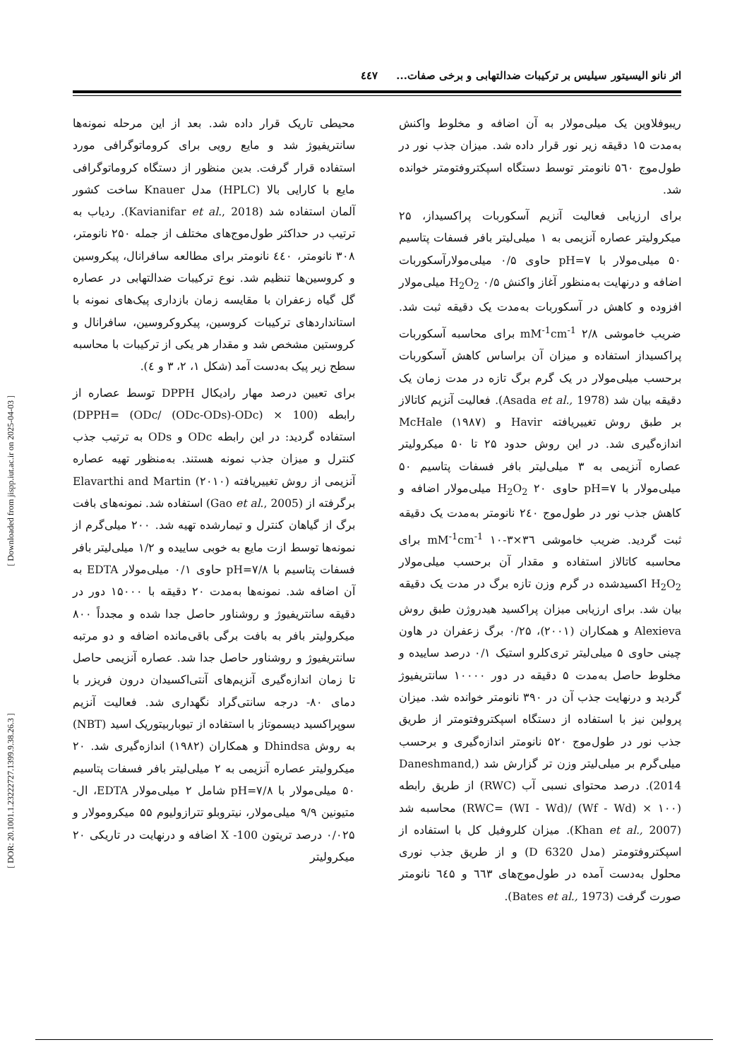اثر نانو الیسیتور سیلیس بر ترکیبات ضدالتهابی و برخی صفات... ٤٤٧
محیطی تاریک قرار داده شد. بعد از این مرحله نمونه‌ها سانتریفیوژ شد و مایع رویی برای کروماتوگرافی مورد استفاده قرار گرفت. بدین منظور از دستگاه کروماتوگرافی مایع با کارایی بالا (HPLC) مدل Knauer ساخت کشور آلمان استفاده شد (Kavianifar et al., 2018). ردیاب به ترتیب در حداکثر طول‌موج‌های مختلف از جمله ۲۵۰ نانومتر، ۳۰۸ نانومتر، ٤٤٠ نانومتر برای مطالعه سافرانال، پیکروسین و کروسین‌ها تنظیم شد. نوع ترکیبات ضدالتهابی در عصاره گل گیاه زعفران با مقایسه زمان بازداری پیک‌های نمونه با استانداردهای ترکیبات کروسین، پیکروکروسین، سافرانال و کروستین مشخص شد و مقدار هر یکی از ترکیبات با محاسبه سطح زیر پیک به‌دست آمد (شکل ۱، ۲، ۳ و ٤).
برای تعیین درصد مهار رادیکال DPPH توسط عصاره از رابطه (100 × (ODc/ (ODc-ODs)-ODc) =DPPH) استفاده گردید: در این رابطه ODc و ODs به ترتیب جذب کنترل و میزان جذب نمونه هستند. به‌منظور تهیه عصاره آنزیمی از روش تغییریافته Elavarthi and Martin (۲۰۱۰) برگرفته از (Gao et al., 2005) استفاده شد. نمونه‌های بافت برگ از گیاهان کنترل و تیمارشده تهیه شد. ۲۰۰ میلی‌گرم از نمونه‌ها توسط ازت مایع به خوبی ساییده و ۱/۲ میلی‌لیتر بافر فسفات پتاسیم با pH=۷/۸ حاوی ۰/۱ میلی‌مولار EDTA به آن اضافه شد. نمونه‌ها به‌مدت ۲۰ دقیقه با ۱۵۰۰۰ دور در دقیقه سانتریفیوژ و روشناور حاصل جدا شده و مجدداً ۸۰۰ میکرولیتر بافر به بافت برگی باقی‌مانده اضافه و دو مرتبه سانتریفیوژ و روشناور حاصل جدا شد. عصاره آنزیمی حاصل تا زمان اندازه‌گیری آنزیم‌های آنتی‌اکسیدان درون فریزر با دمای ۸۰- درجه سانتی‌گراد نگهداری شد. فعالیت آنزیم سوپراکسید دیسموتاز با استفاده از تیوباربیتوریک اسید (NBT) به روش Dhindsa و همکاران (۱۹۸۲) اندازه‌گیری شد. ۲۰ میکرولیتر عصاره آنزیمی به ۲ میلی‌لیتر بافر فسفات پتاسیم ۵۰ میلی‌مولار با pH=۷/۸ شامل ۲ میلی‌مولار EDTA، ال-متیونین ۹/۹ میلی‌مولار، نیتروبلو تترازولیوم ۵۵ میکرومولار و ۰/۰۲۵ درصد تریتون X -100 اضافه و درنهایت در تاریکی ۲۰ میکرولیتر
ریبوفلاوین یک میلی‌مولار به آن اضافه و مخلوط واکنش به‌مدت ۱۵ دقیقه زیر نور قرار داده شد. میزان جذب نور در طول‌موج ۵٦۰ نانومتر توسط دستگاه اسپکتروفتومتر خوانده شد.
برای ارزیابی فعالیت آنزیم آسکوربات پراکسیداز، ۲۵ میکرولیتر عصاره آنزیمی به ۱ میلی‌لیتر بافر فسفات پتاسیم ۵۰ میلی‌مولار با pH=۷ حاوی ۰/۵ میلی‌مولارآسکوربات اضافه و درنهایت به‌منظور آغاز واکنش H<sub>2</sub>O<sub>2</sub> ۰/۵ میلی‌مولار افزوده و کاهش در آسکوربات به‌مدت یک دقیقه ثبت شد. ضریب خاموشی mM<sup>-1</sup>cm<sup>-1</sup> ۲/۸ برای محاسبه آسکوربات پراکسیداز استفاده و میزان آن براساس کاهش آسکوربات برحسب میلی‌مولار در یک گرم برگ تازه در مدت زمان یک دقیقه بیان شد (Asada et al., 1978). فعالیت آنزیم کاتالاز بر طبق روش تغییریافته Havir و McHale (۱۹۸۷) اندازه‌گیری شد. در این روش حدود ۲۵ تا ۵۰ میکرولیتر عصاره آنزیمی به ۳ میلی‌لیتر بافر فسفات پتاسیم ۵۰ میلی‌مولار با pH=۷ حاوی H<sub>2</sub>O<sub>2</sub> ۲۰ میلی‌مولار اضافه و کاهش جذب نور در طول‌موج ۲٤۰ نانومتر به‌مدت یک دقیقه ثبت گردید. ضریب خاموشی mM<sup>-1</sup>cm<sup>-1</sup> ۱۰-۳×۳٦ برای محاسبه کاتالاز استفاده و مقدار آن برحسب میلی‌مولار H<sub>2</sub>O<sub>2</sub> اکسیدشده در گرم وزن تازه برگ در مدت یک دقیقه بیان شد. برای ارزیابی میزان پراکسید هیدروژن طبق روش Alexieva و همکاران (۲۰۰۱)، ۰/۲۵ برگ زعفران در هاون چینی حاوی ۵ میلی‌لیتر تری‌کلرو استیک ۰/۱ درصد ساییده و مخلوط حاصل به‌مدت ۵ دقیقه در دور ۱۰۰۰۰ سانتریفیوژ گردید و درنهایت جذب آن در ۳۹۰ نانومتر خوانده شد. میزان پرولین نیز با استفاده از دستگاه اسپکتروفتومتر از طریق جذب نور در طول‌موج ۵۲۰ نانومتر اندازه‌گیری و برحسب میلی‌گرم بر میلی‌لیتر وزن تر گزارش شد (Daneshmand, 2014). درصد محتوای نسبی آب (RWC) از طریق رابطه (۱۰۰ × (Wf - Wd) /(WI - Wd) =RWC) محاسبه شد (Khan et al., 2007). میزان کلروفیل کل با استفاده از اسپکتروفتومتر (مدل D 6320) و از طریق جذب نوری محلول به‌دست آمده در طول‌موج‌های ٦٦۳ و ٦٤۵ نانومتر صورت گرفت (Bates et al., 1973).
[ Downloaded from jispp.iut.ac.ir on 2025-04-03 ]
[ DOR: 20.1001.1.23222727.1399.9.38.26.3 ]